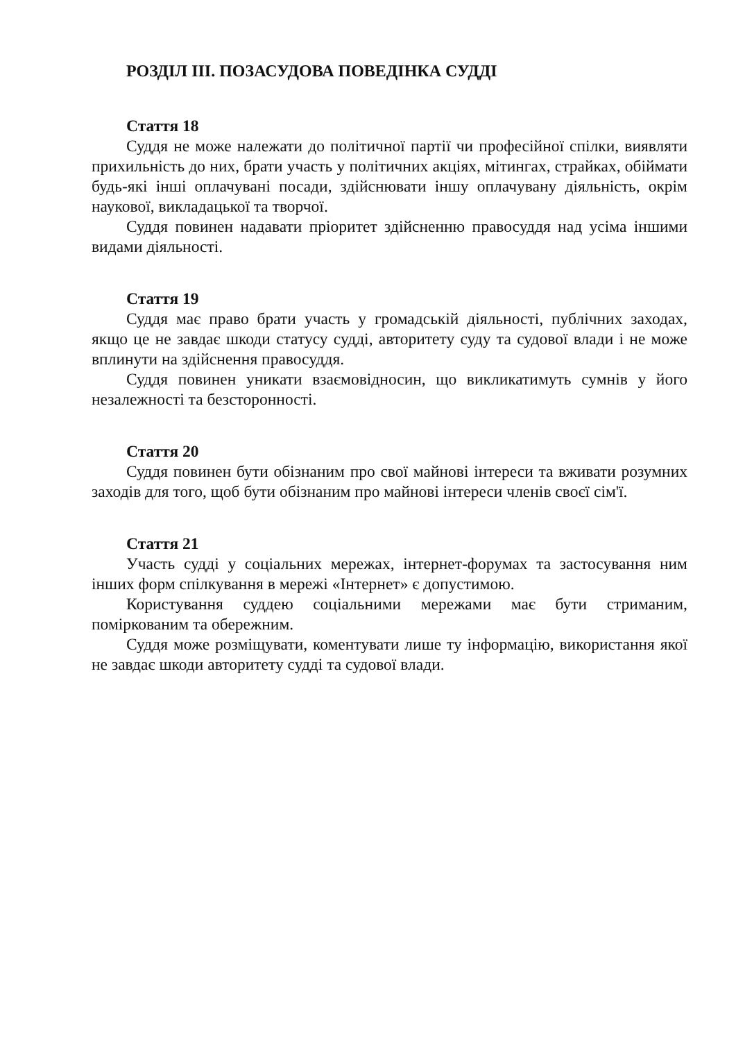РОЗДІЛ ІІІ. ПОЗАСУДОВА ПОВЕДІНКА СУДДІ
Стаття 18
Суддя не може належати до політичної партії чи професійної спілки, виявляти прихильність до них, брати участь у політичних акціях, мітингах, страйках, обіймати будь-які інші оплачувані посади, здійснювати іншу оплачувану діяльність, окрім наукової, викладацької та творчої.
Суддя повинен надавати пріоритет здійсненню правосуддя над усіма іншими видами діяльності.
Стаття 19
Суддя має право брати участь у громадській діяльності, публічних заходах, якщо це не завдає шкоди статусу судді, авторитету суду та судової влади і не може вплинути на здійснення правосуддя.
Суддя повинен уникати взаємовідносин, що викликатимуть сумнів у його незалежності та безсторонності.
Стаття 20
Суддя повинен бути обізнаним про свої майнові інтереси та вживати розумних заходів для того, щоб бути обізнаним про майнові інтереси членів своєї сім'ї.
Стаття 21
Участь судді у соціальних мережах, інтернет-форумах та застосування ним інших форм спілкування в мережі «Інтернет» є допустимою.
Користування суддею соціальними мережами має бути стриманим, поміркованим та обережним.
Суддя може розміщувати, коментувати лише ту інформацію, використання якої не завдає шкоди авторитету судді та судової влади.